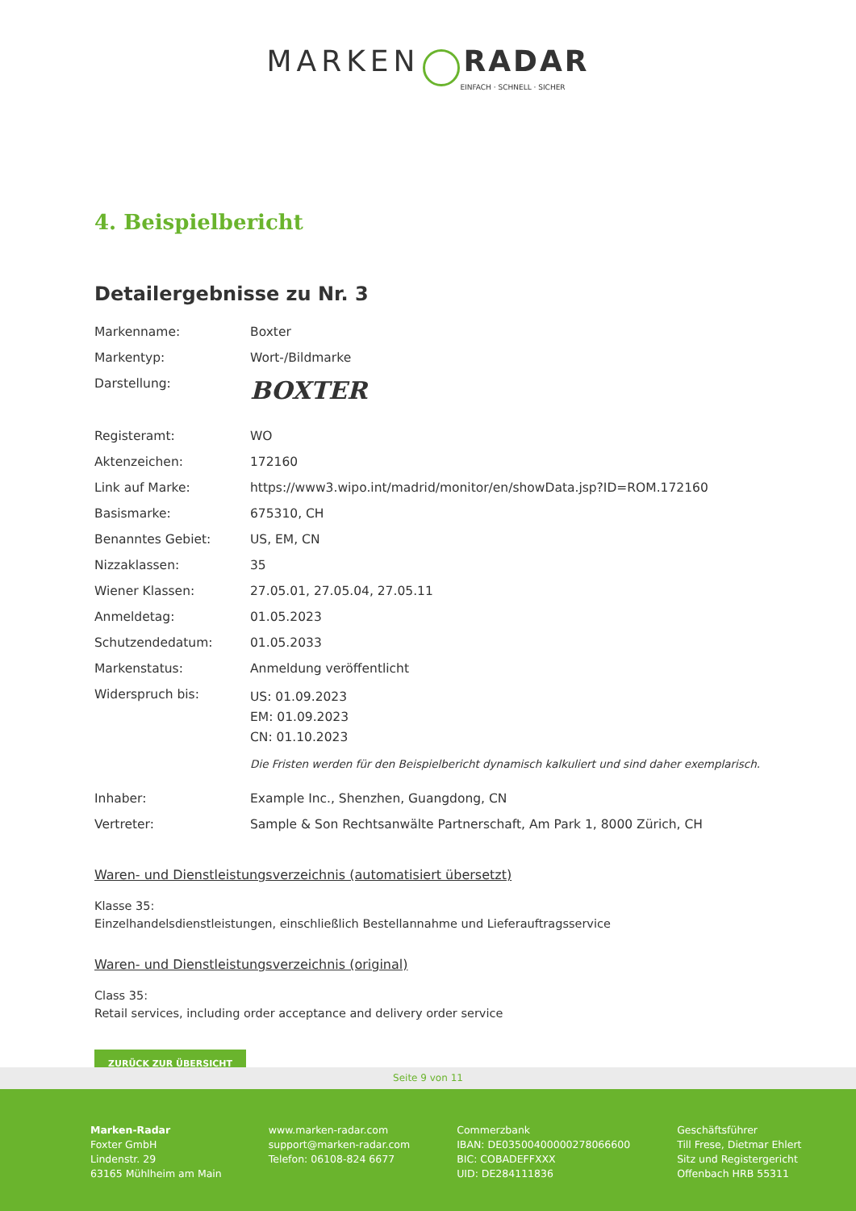MARKEN RADAR
EINFACH · SCHNELL · SICHER
4. Beispielbericht
Detailergebnisse zu Nr. 3
| Markenname: | Boxter |
| Markentyp: | Wort-/Bildmarke |
| Darstellung: | BOXTER |
| Registeramt: | WO |
| Aktenzeichen: | 172160 |
| Link auf Marke: | https://www3.wipo.int/madrid/monitor/en/showData.jsp?ID=ROM.172160 |
| Basismarke: | 675310, CH |
| Benanntes Gebiet: | US, EM, CN |
| Nizzaklassen: | 35 |
| Wiener Klassen: | 27.05.01, 27.05.04, 27.05.11 |
| Anmeldetag: | 01.05.2023 |
| Schutzendedatum: | 01.05.2033 |
| Markenstatus: | Anmeldung veröffentlicht |
| Widerspruch bis: | US: 01.09.2023 EM: 01.09.2023 CN: 01.10.2023 Die Fristen werden für den Beispielbericht dynamisch kalkuliert und sind daher exemplarisch. |
| Inhaber: | Example Inc., Shenzhen, Guangdong, CN |
| Vertreter: | Sample & Son Rechtsanwälte Partnerschaft, Am Park 1, 8000 Zürich, CH |
Waren- und Dienstleistungsverzeichnis (automatisiert übersetzt)
Klasse 35:
Einzelhandelsdienstleistungen, einschließlich Bestellannahme und Lieferauftragsservice
Waren- und Dienstleistungsverzeichnis (original)
Class 35:
Retail services, including order acceptance and delivery order service
ZURÜCK ZUR ÜBERSICHT
Seite 9 von 11
Marken-Radar
Foxter GmbH
Lindenstr. 29
63165 Mühlheim am Main
www.marken-radar.com
support@marken-radar.com
Telefon: 06108-824 6677
Commerzbank
IBAN: DE03500400000278066600
BIC: COBADEFFXXX
UID: DE284111836
Geschäftsführer
Till Frese, Dietmar Ehlert
Sitz und Registergericht
Offenbach HRB 55311